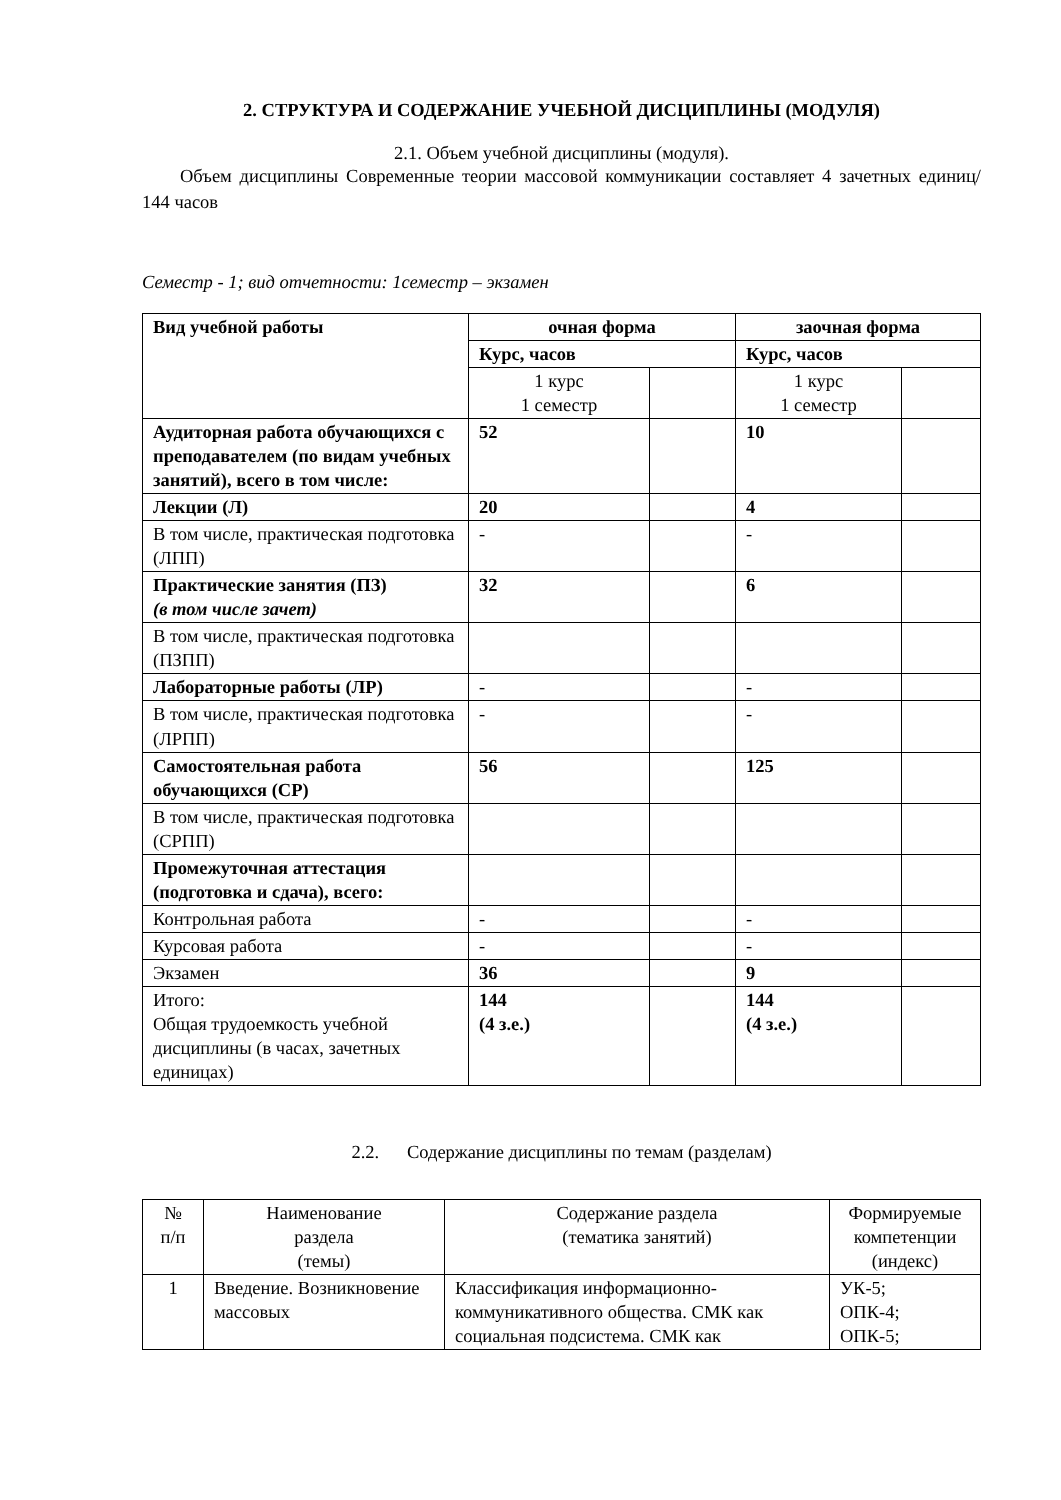2. СТРУКТУРА И СОДЕРЖАНИЕ УЧЕБНОЙ ДИСЦИПЛИНЫ (МОДУЛЯ)
2.1. Объем учебной дисциплины (модуля).
Объем дисциплины Современные теории массовой коммуникации составляет 4 зачетных единиц/ 144 часов
Семестр - 1; вид отчетности: 1семестр – экзамен
| Вид учебной работы | очная форма | | заочная форма | |
| --- | --- | --- | --- | --- |
| | Курс, часов | | Курс, часов | |
| | 1 курс 1 семестр | | 1 курс 1 семестр | |
| Аудиторная работа обучающихся с преподавателем (по видам учебных занятий), всего в том числе: | 52 | | 10 | |
| Лекции (Л) | 20 | | 4 | |
| В том числе, практическая подготовка (ЛПП) | - | | - | |
| Практические занятия (ПЗ) (в том числе зачет) | 32 | | 6 | |
| В том числе, практическая подготовка (ПЗПП) | | | | |
| Лабораторные работы (ЛР) | - | | - | |
| В том числе, практическая подготовка (ЛРПП) | - | | - | |
| Самостоятельная работа обучающихся (СР) | 56 | | 125 | |
| В том числе, практическая подготовка (СРПП) | | | | |
| Промежуточная аттестация (подготовка и сдача), всего: | | | | |
| Контрольная работа | - | | - | |
| Курсовая работа | - | | - | |
| Экзамен | 36 | | 9 | |
| Итого: Общая трудоемкость учебной дисциплины (в часах, зачетных единицах) | 144 (4 з.е.) | | 144 (4 з.е.) | |
2.2. Содержание дисциплины по темам (разделам)
| № п/п | Наименование раздела (темы) | Содержание раздела (тематика занятий) | Формируемые компетенции (индекс) |
| 1 | Введение. Возникновение массовых | Классификация информационно-коммуникативного общества. СМК как социальная подсистема. СМК как | УК-5; ОПК-4; ОПК-5; |